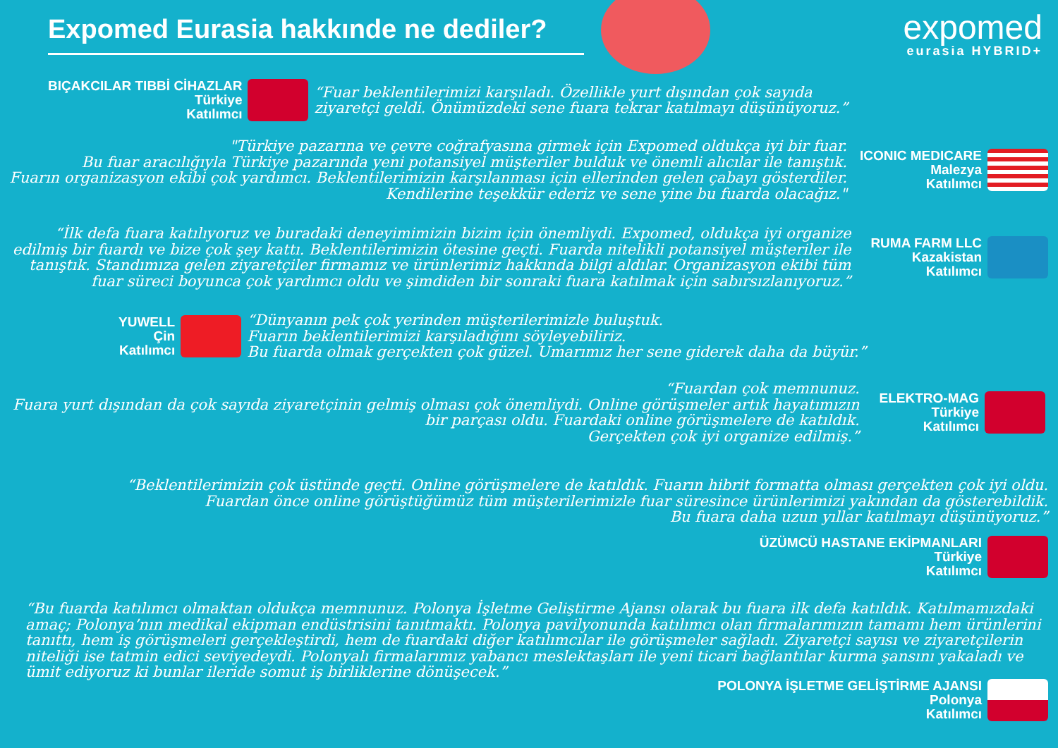Expomed Eurasia hakkınde ne dediler?
expomed
eurasia HYBRID+
BIÇAKCILAR TIBBİ CİHAZLAR
Türkiye
Katılımcı
“Fuar beklentilerimizi karşıladı. Özellikle yurt dışından çok sayıda
ziyaretçi geldi. Önümüzdeki sene fuara tekrar katılmayı düşünüyoruz.”
"Türkiye pazarına ve çevre coğrafyasına girmek için Expomed oldukça iyi bir fuar.
Bu fuar aracılığıyla Türkiye pazarında yeni potansiyel müşteriler bulduk ve önemli alıcılar ile tanıştık.
Fuarın organizasyon ekibi çok yardımcı. Beklentilerimizin karşılanması için ellerinden gelen çabayı gösterdiler.
Kendilerine teşekkür ederiz ve sene yine bu fuarda olacağız."
ICONIC MEDICARE
Malezya
Katılımcı
“İlk defa fuara katılıyoruz ve buradaki deneyimimizin bizim için önemliydi. Expomed, oldukça iyi organize
edilmiş bir fuardı ve bize çok şey kattı. Beklentilerimizin ötesine geçti. Fuarda nitelikli potansiyel müşteriler ile
tanıştık. Standımıza gelen ziyaretçiler firmamız ve ürünlerimiz hakkında bilgi aldılar. Organizasyon ekibi tüm
fuar süreci boyunca çok yardımcı oldu ve şimdiden bir sonraki fuara katılmak için sabırsızlanıyoruz.”
RUMA FARM LLC
Kazakistan
Katılımcı
YUWELL
Çin
Katılımcı
“Dünyanın pek çok yerinden müşterilerimizle buluştuk.
Fuarın beklentilerimizi karşıladığını söyleyebiliriz.
Bu fuarda olmak gerçekten çok güzel. Umarımız her sene giderek daha da büyür.”
“Fuardan çok memnunuz.
Fuara yurt dışından da çok sayıda ziyaretçinin gelmiş olması çok önemliydi. Online görüşmeler artık hayatımızın
bir parçası oldu. Fuardaki online görüşmelere de katıldık.
Gerçekten çok iyi organize edilmiş.”
ELEKTRO-MAG
Türkiye
Katılımcı
“Beklentilerimizin çok üstünde geçti. Online görüşmelere de katıldık. Fuarın hibrit formatta olması gerçekten çok iyi oldu.
Fuardan önce online görüştüğümüz tüm müşterilerimizle fuar süresince ürünlerimizi yakından da gösterebildik.
Bu fuara daha uzun yıllar katılmayı düşünüyoruz.”
ÜZÜMCÜ HASTANE EKİPMANLARI
Türkiye
Katılımcı
“Bu fuarda katılımcı olmaktan oldukça memnunuz. Polonya İşletme Geliştirme Ajansı olarak bu fuara ilk defa katıldık. Katılmamızdaki amaç; Polonya’nın medikal ekipman endüstrisini tanıtmaktı. Polonya pavilyonunda katılımcı olan firmalarımızın tamamı hem ürünlerini tanıttı, hem iş görüşmeleri gerçekleştirdi, hem de fuardaki diğer katılımcılar ile görüşmeler sağladı. Ziyaretçi sayısı ve ziyaretçilerin niteliği ise tatmin edici seviyedeydi. Polonyalı firmalarımız yabancı meslektaşları ile yeni ticari bağlantılar kurma şansını yakaladı ve ümit ediyoruz ki bunlar ileride somut iş birliklerine dönüşecek.”
POLONYA İŞLETME GELİŞTİRME AJANSI
Polonya
Katılımcı